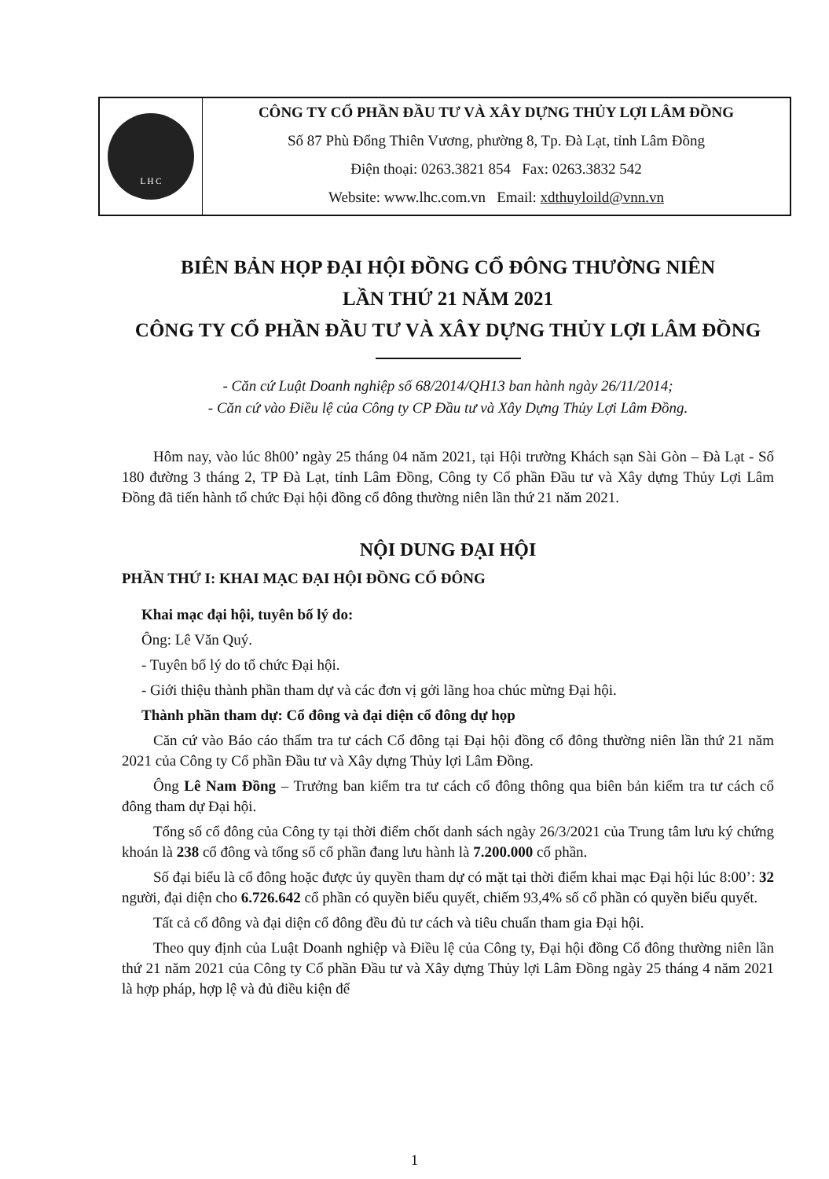L H C
CÔNG TY CỔ PHẦN ĐẦU TƯ VÀ XÂY DỰNG THỦY LỢI LÂM ĐỒNG
Số 87 Phù Đổng Thiên Vương, phường 8, Tp. Đà Lạt, tỉnh Lâm Đồng
Điện thoại: 0263.3821 854 Fax: 0263.3832 542
Website: www.lhc.com.vn Email: xdthuyloild@vnn.vn
BIÊN BẢN HỌP ĐẠI HỘI ĐỒNG CỔ ĐÔNG THƯỜNG NIÊN
LẦN THỨ 21 NĂM 2021
CÔNG TY CỔ PHẦN ĐẦU TƯ VÀ XÂY DỰNG THỦY LỢI LÂM ĐỒNG
- Căn cứ Luật Doanh nghiệp số 68/2014/QH13 ban hành ngày 26/11/2014;
- Căn cứ vào Điều lệ của Công ty CP Đầu tư và Xây Dựng Thủy Lợi Lâm Đồng.
Hôm nay, vào lúc 8h00’ ngày 25 tháng 04 năm 2021, tại Hội trường Khách sạn Sài Gòn – Đà Lạt - Số 180 đường 3 tháng 2, TP Đà Lạt, tỉnh Lâm Đồng, Công ty Cổ phần Đầu tư và Xây dựng Thủy Lợi Lâm Đồng đã tiến hành tổ chức Đại hội đồng cổ đông thường niên lần thứ 21 năm 2021.
NỘI DUNG ĐẠI HỘI
PHẦN THỨ I: KHAI MẠC ĐẠI HỘI ĐỒNG CỔ ĐÔNG
Khai mạc đại hội, tuyên bố lý do:
Ông: Lê Văn Quý.
- Tuyên bố lý do tổ chức Đại hội.
- Giới thiệu thành phần tham dự và các đơn vị gởi lãng hoa chúc mừng Đại hội.
Thành phần tham dự: Cổ đông và đại diện cổ đông dự họp
Căn cứ vào Báo cáo thẩm tra tư cách Cổ đông tại Đại hội đồng cổ đông thường niên lần thứ 21 năm 2021 của Công ty Cổ phần Đầu tư và Xây dựng Thủy lợi Lâm Đồng.
Ông Lê Nam Đồng – Trưởng ban kiểm tra tư cách cổ đông thông qua biên bản kiểm tra tư cách cổ đông tham dự Đại hội.
Tổng số cổ đông của Công ty tại thời điểm chốt danh sách ngày 26/3/2021 của Trung tâm lưu ký chứng khoán là 238 cổ đông và tổng số cổ phần đang lưu hành là 7.200.000 cổ phần.
Số đại biểu là cổ đông hoặc được ủy quyền tham dự có mặt tại thời điểm khai mạc Đại hội lúc 8:00’: 32 người, đại diện cho 6.726.642 cổ phần có quyền biểu quyết, chiếm 93,4% số cổ phần có quyền biểu quyết.
Tất cả cổ đông và đại diện cổ đông đều đủ tư cách và tiêu chuẩn tham gia Đại hội.
Theo quy định của Luật Doanh nghiệp và Điều lệ của Công ty, Đại hội đồng Cổ đông thường niên lần thứ 21 năm 2021 của Công ty Cổ phần Đầu tư và Xây dựng Thủy lợi Lâm Đồng ngày 25 tháng 4 năm 2021 là hợp pháp, hợp lệ và đủ điều kiện để
1